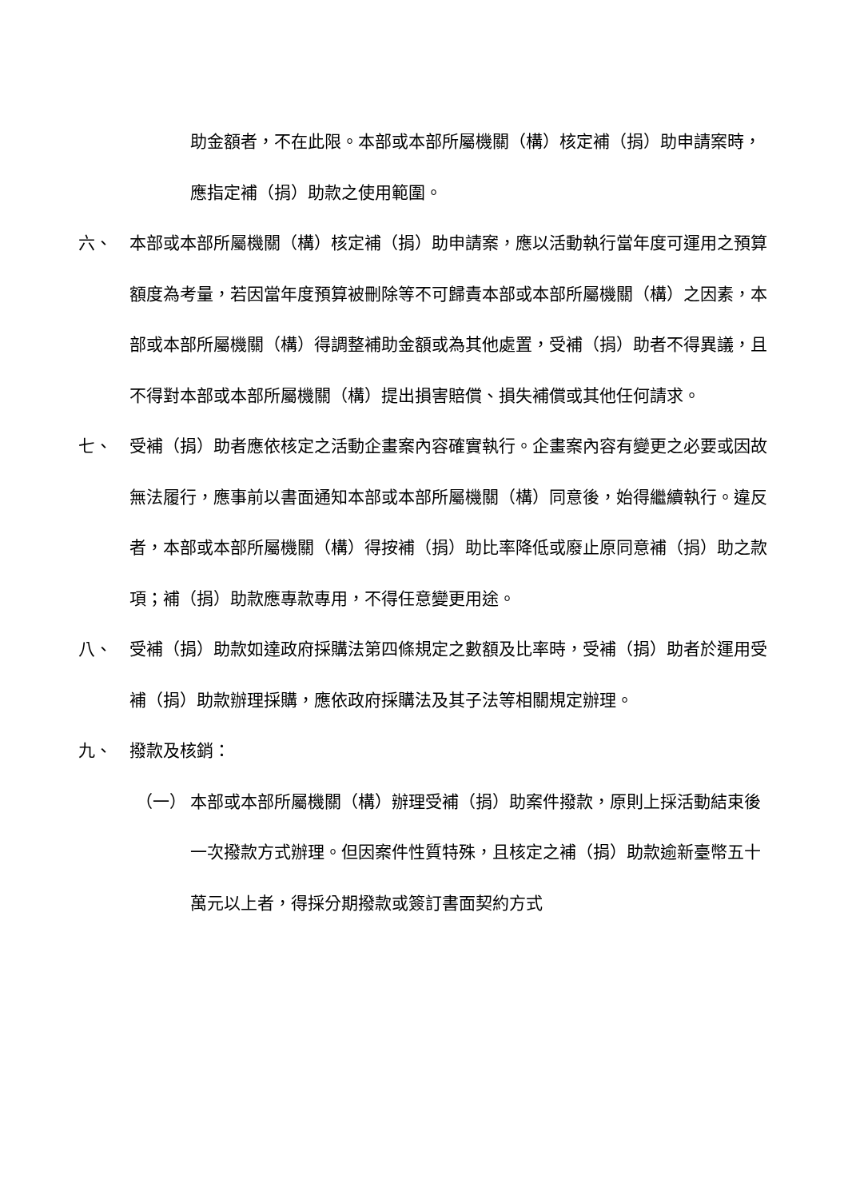助金額者，不在此限。本部或本部所屬機關（構）核定補（捐）助申請案時，應指定補（捐）助款之使用範圍。
六、 本部或本部所屬機關（構）核定補（捐）助申請案，應以活動執行當年度可運用之預算額度為考量，若因當年度預算被刪除等不可歸責本部或本部所屬機關（構）之因素，本部或本部所屬機關（構）得調整補助金額或為其他處置，受補（捐）助者不得異議，且不得對本部或本部所屬機關（構）提出損害賠償、損失補償或其他任何請求。
七、 受補（捐）助者應依核定之活動企畫案內容確實執行。企畫案內容有變更之必要或因故無法履行，應事前以書面通知本部或本部所屬機關（構）同意後，始得繼續執行。違反者，本部或本部所屬機關（構）得按補（捐）助比率降低或廢止原同意補（捐）助之款項；補（捐）助款應專款專用，不得任意變更用途。
八、 受補（捐）助款如達政府採購法第四條規定之數額及比率時，受補（捐）助者於運用受補（捐）助款辦理採購，應依政府採購法及其子法等相關規定辦理。
九、 撥款及核銷：
（一） 本部或本部所屬機關（構）辦理受補（捐）助案件撥款，原則上採活動結束後一次撥款方式辦理。但因案件性質特殊，且核定之補（捐）助款逾新臺幣五十萬元以上者，得採分期撥款或簽訂書面契約方式